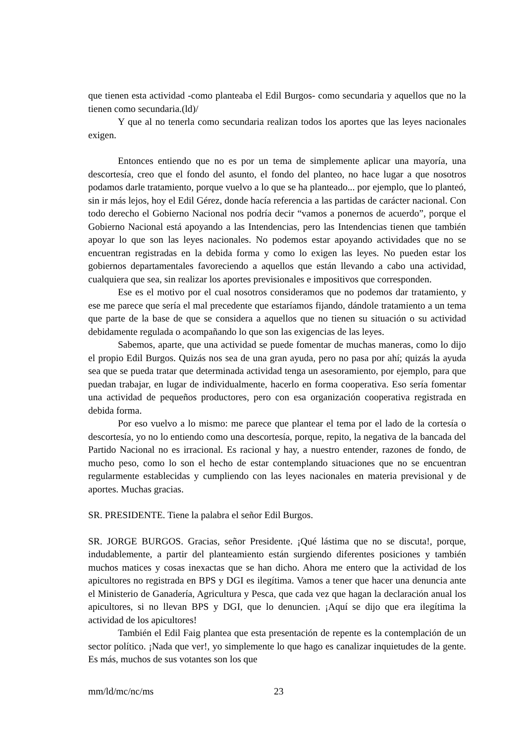que tienen esta actividad -como planteaba el Edil Burgos- como secundaria y aquellos que no la tienen como secundaria.(ld)/
Y que al no tenerla como secundaria realizan todos los aportes que las leyes nacionales exigen.
Entonces entiendo que no es por un tema de simplemente aplicar una mayoría, una descortesía, creo que el fondo del asunto, el fondo del planteo, no hace lugar a que nosotros podamos darle tratamiento, porque vuelvo a lo que se ha planteado... por ejemplo, que lo planteó, sin ir más lejos, hoy el Edil Gérez, donde hacía referencia a las partidas de carácter nacional. Con todo derecho el Gobierno Nacional nos podría decir “vamos a ponernos de acuerdo”, porque el Gobierno Nacional está apoyando a las Intendencias, pero las Intendencias tienen que también apoyar lo que son las leyes nacionales. No podemos estar apoyando actividades que no se encuentran registradas en la debida forma y como lo exigen las leyes. No pueden estar los gobiernos departamentales favoreciendo a aquellos que están llevando a cabo una actividad, cualquiera que sea, sin realizar los aportes previsionales e impositivos que corresponden.
Ese es el motivo por el cual nosotros consideramos que no podemos dar tratamiento, y ese me parece que sería el mal precedente que estaríamos fijando, dándole tratamiento a un tema que parte de la base de que se considera a aquellos que no tienen su situación o su actividad debidamente regulada o acompañando lo que son las exigencias de las leyes.
Sabemos, aparte, que una actividad se puede fomentar de muchas maneras, como lo dijo el propio Edil Burgos. Quizás nos sea de una gran ayuda, pero no pasa por ahí; quizás la ayuda sea que se pueda tratar que determinada actividad tenga un asesoramiento, por ejemplo, para que puedan trabajar, en lugar de individualmente, hacerlo en forma cooperativa. Eso sería fomentar una actividad de pequeños productores, pero con esa organización cooperativa registrada en debida forma.
Por eso vuelvo a lo mismo: me parece que plantear el tema por el lado de la cortesía o descortesía, yo no lo entiendo como una descortesía, porque, repito, la negativa de la bancada del Partido Nacional no es irracional. Es racional y hay, a nuestro entender, razones de fondo, de mucho peso, como lo son el hecho de estar contemplando situaciones que no se encuentran regularmente establecidas y cumpliendo con las leyes nacionales en materia previsional y de aportes. Muchas gracias.
SR. PRESIDENTE. Tiene la palabra el señor Edil Burgos.
SR. JORGE BURGOS. Gracias, señor Presidente. ¡Qué lástima que no se discuta!, porque, indudablemente, a partir del planteamiento están surgiendo diferentes posiciones y también muchos matices y cosas inexactas que se han dicho. Ahora me entero que la actividad de los apicultores no registrada en BPS y DGI es ilegítima. Vamos a tener que hacer una denuncia ante el Ministerio de Ganadería, Agricultura y Pesca, que cada vez que hagan la declaración anual los apicultores, si no llevan BPS y DGI, que lo denuncien. ¡Aquí se dijo que era ilegítima la actividad de los apicultores!
También el Edil Faig plantea que esta presentación de repente es la contemplación de un sector político. ¡Nada que ver!, yo simplemente lo que hago es canalizar inquietudes de la gente. Es más, muchos de sus votantes son los que
mm/ld/mc/nc/ms 23